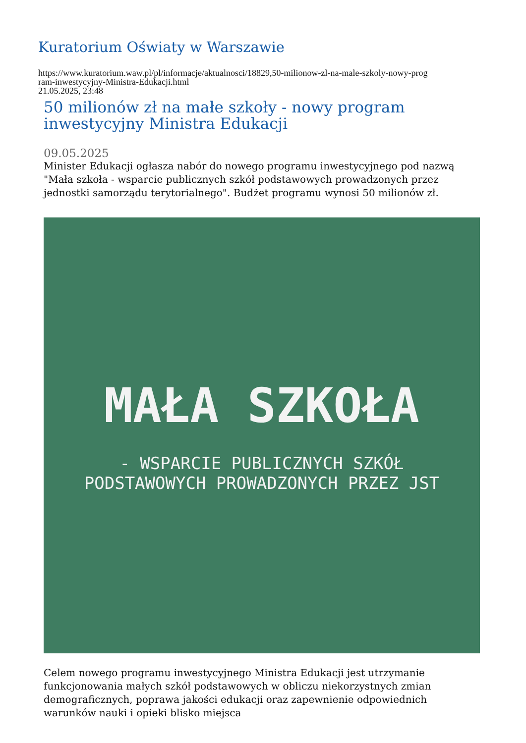Kuratorium Oświaty w Warszawie
https://www.kuratorium.waw.pl/pl/informacje/aktualnosci/18829,50-milionow-zl-na-male-szkoly-nowy-prog
ram-inwestycyjny-Ministra-Edukacji.html
21.05.2025, 23:48
50 milionów zł na małe szkoły - nowy program inwestycyjny Ministra Edukacji
09.05.2025
Minister Edukacji ogłasza nabór do nowego programu inwestycyjnego pod nazwą "Mała szkoła - wsparcie publicznych szkół podstawowych prowadzonych przez jednostki samorządu terytorialnego". Budżet programu wynosi 50 milionów zł.
MAŁA SZKOŁA
- WSPARCIE PUBLICZNYCH SZKÓŁ
PODSTAWOWYCH PROWADZONYCH PRZEZ JST
Celem nowego programu inwestycyjnego Ministra Edukacji jest utrzymanie funkcjonowania małych szkół podstawowych w obliczu niekorzystnych zmian demograficznych, poprawa jakości edukacji oraz zapewnienie odpowiednich warunków nauki i opieki blisko miejsca